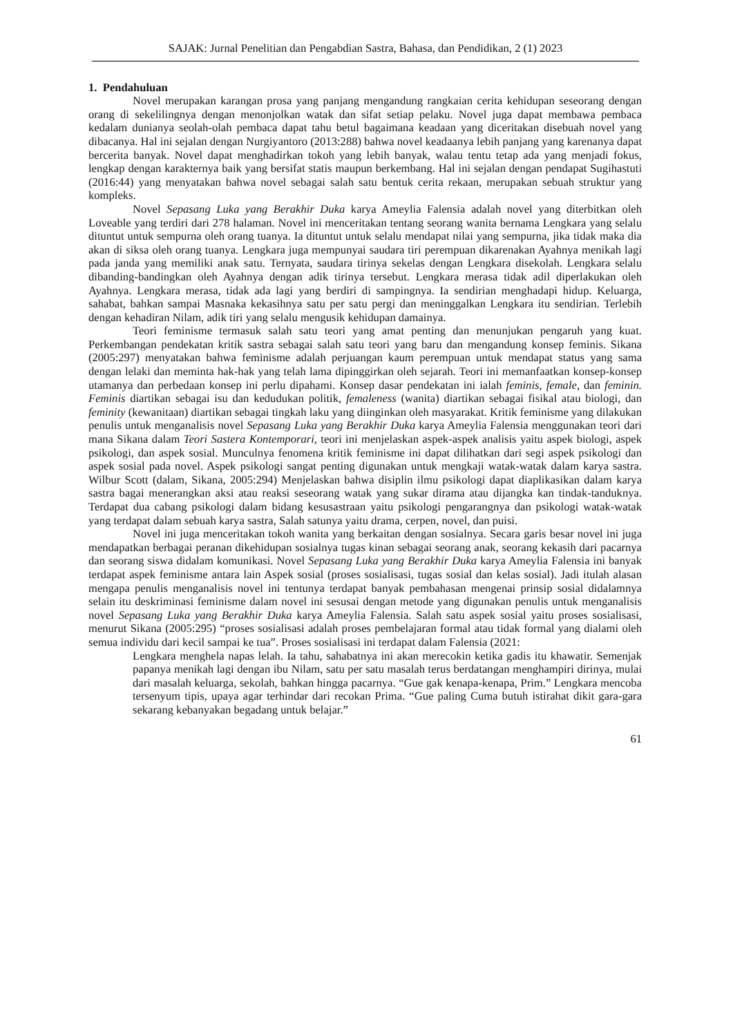SAJAK: Jurnal Penelitian dan Pengabdian Sastra, Bahasa, dan Pendidikan, 2 (1) 2023
1. Pendahuluan
Novel merupakan karangan prosa yang panjang mengandung rangkaian cerita kehidupan seseorang dengan orang di sekelilingnya dengan menonjolkan watak dan sifat setiap pelaku. Novel juga dapat membawa pembaca kedalam dunianya seolah-olah pembaca dapat tahu betul bagaimana keadaan yang diceritakan disebuah novel yang dibacanya. Hal ini sejalan dengan Nurgiyantoro (2013:288) bahwa novel keadaanya lebih panjang yang karenanya dapat bercerita banyak. Novel dapat menghadirkan tokoh yang lebih banyak, walau tentu tetap ada yang menjadi fokus, lengkap dengan karakternya baik yang bersifat statis maupun berkembang. Hal ini sejalan dengan pendapat Sugihastuti (2016:44) yang menyatakan bahwa novel sebagai salah satu bentuk cerita rekaan, merupakan sebuah struktur yang kompleks.
Novel Sepasang Luka yang Berakhir Duka karya Ameylia Falensia adalah novel yang diterbitkan oleh Loveable yang terdiri dari 278 halaman. Novel ini menceritakan tentang seorang wanita bernama Lengkara yang selalu dituntut untuk sempurna oleh orang tuanya. Ia dituntut untuk selalu mendapat nilai yang sempurna, jika tidak maka dia akan di siksa oleh orang tuanya. Lengkara juga mempunyai saudara tiri perempuan dikarenakan Ayahnya menikah lagi pada janda yang memiliki anak satu. Ternyata, saudara tirinya sekelas dengan Lengkara disekolah. Lengkara selalu dibanding-bandingkan oleh Ayahnya dengan adik tirinya tersebut. Lengkara merasa tidak adil diperlakukan oleh Ayahnya. Lengkara merasa, tidak ada lagi yang berdiri di sampingnya. Ia sendirian menghadapi hidup. Keluarga, sahabat, bahkan sampai Masnaka kekasihnya satu per satu pergi dan meninggalkan Lengkara itu sendirian. Terlebih dengan kehadiran Nilam, adik tiri yang selalu mengusik kehidupan damainya.
Teori feminisme termasuk salah satu teori yang amat penting dan menunjukan pengaruh yang kuat. Perkembangan pendekatan kritik sastra sebagai salah satu teori yang baru dan mengandung konsep feminis. Sikana (2005:297) menyatakan bahwa feminisme adalah perjuangan kaum perempuan untuk mendapat status yang sama dengan lelaki dan meminta hak-hak yang telah lama dipinggirkan oleh sejarah. Teori ini memanfaatkan konsep-konsep utamanya dan perbedaan konsep ini perlu dipahami. Konsep dasar pendekatan ini ialah feminis, female, dan feminin. Feminis diartikan sebagai isu dan kedudukan politik, femaleness (wanita) diartikan sebagai fisikal atau biologi, dan feminity (kewanitaan) diartikan sebagai tingkah laku yang diinginkan oleh masyarakat. Kritik feminisme yang dilakukan penulis untuk menganalisis novel Sepasang Luka yang Berakhir Duka karya Ameylia Falensia menggunakan teori dari mana Sikana dalam Teori Sastera Kontemporari, teori ini menjelaskan aspek-aspek analisis yaitu aspek biologi, aspek psikologi, dan aspek sosial. Munculnya fenomena kritik feminisme ini dapat dilihatkan dari segi aspek psikologi dan aspek sosial pada novel. Aspek psikologi sangat penting digunakan untuk mengkaji watak-watak dalam karya sastra. Wilbur Scott (dalam, Sikana, 2005:294) Menjelaskan bahwa disiplin ilmu psikologi dapat diaplikasikan dalam karya sastra bagai menerangkan aksi atau reaksi seseorang watak yang sukar dirama atau dijangka kan tindak-tanduknya. Terdapat dua cabang psikologi dalam bidang kesusastraan yaitu psikologi pengarangnya dan psikologi watak-watak yang terdapat dalam sebuah karya sastra, Salah satunya yaitu drama, cerpen, novel, dan puisi.
Novel ini juga menceritakan tokoh wanita yang berkaitan dengan sosialnya. Secara garis besar novel ini juga mendapatkan berbagai peranan dikehidupan sosialnya tugas kinan sebagai seorang anak, seorang kekasih dari pacarnya dan seorang siswa didalam komunikasi. Novel Sepasang Luka yang Berakhir Duka karya Ameylia Falensia ini banyak terdapat aspek feminisme antara lain Aspek sosial (proses sosialisasi, tugas sosial dan kelas sosial). Jadi itulah alasan mengapa penulis menganalisis novel ini tentunya terdapat banyak pembahasan mengenai prinsip sosial didalamnya selain itu deskriminasi feminisme dalam novel ini sesusai dengan metode yang digunakan penulis untuk menganalisis novel Sepasang Luka yang Berakhir Duka karya Ameylia Falensia. Salah satu aspek sosial yaitu proses sosialisasi, menurut Sikana (2005:295) “proses sosialisasi adalah proses pembelajaran formal atau tidak formal yang dialami oleh semua individu dari kecil sampai ke tua”. Proses sosialisasi ini terdapat dalam Falensia (2021:
Lengkara menghela napas lelah. Ia tahu, sahabatnya ini akan merecokin ketika gadis itu khawatir. Semenjak papanya menikah lagi dengan ibu Nilam, satu per satu masalah terus berdatangan menghampiri dirinya, mulai dari masalah keluarga, sekolah, bahkan hingga pacarnya. “Gue gak kenapa-kenapa, Prim.” Lengkara mencoba tersenyum tipis, upaya agar terhindar dari recokan Prima. “Gue paling Cuma butuh istirahat dikit gara-gara sekarang kebanyakan begadang untuk belajar.”
61